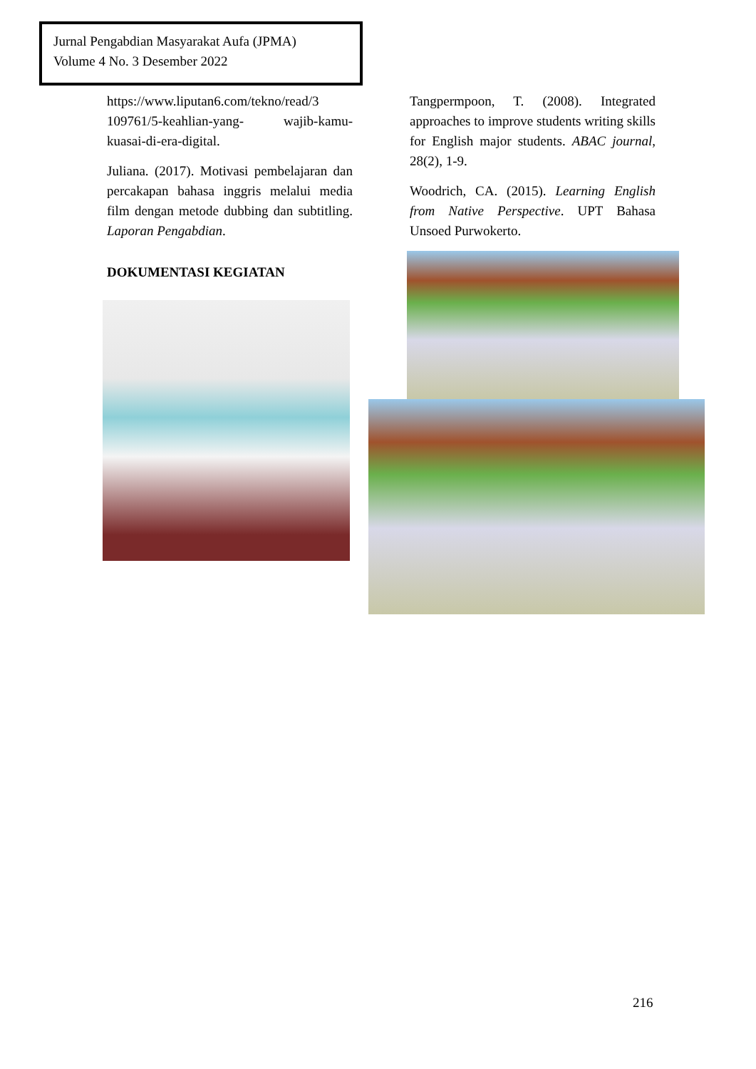Jurnal Pengabdian Masyarakat Aufa (JPMA)
Volume 4 No. 3 Desember 2022
https://www.liputan6.com/tekno/read/3 109761/5-keahlian-yang- wajib-kamu-kuasai-di-era-digital.
Juliana. (2017). Motivasi pembelajaran dan percakapan bahasa inggris melalui media film dengan metode dubbing dan subtitling. Laporan Pengabdian.
DOKUMENTASI KEGIATAN
Tangpermpoon, T. (2008). Integrated approaches to improve students writing skills for English major students. ABAC journal, 28(2), 1-9.
Woodrich, CA. (2015). Learning English from Native Perspective. UPT Bahasa Unsoed Purwokerto.
216